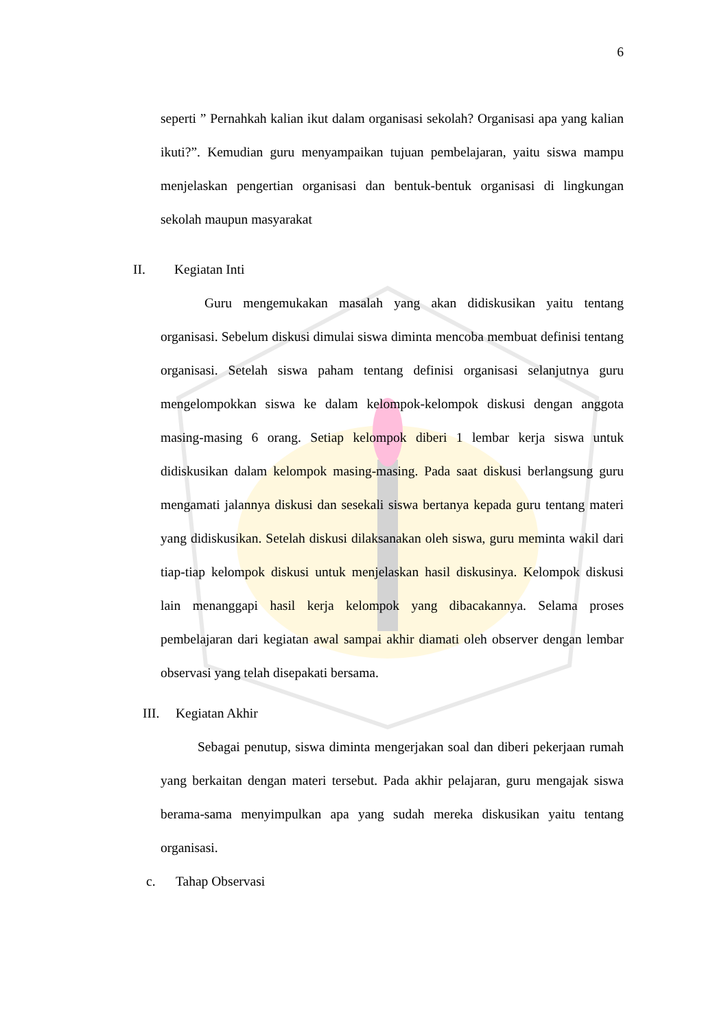6
seperti ” Pernahkah kalian ikut dalam organisasi sekolah? Organisasi apa yang kalian ikuti?”. Kemudian guru menyampaikan tujuan pembelajaran, yaitu siswa mampu menjelaskan pengertian organisasi dan bentuk-bentuk organisasi di lingkungan sekolah maupun masyarakat
II. Kegiatan Inti
Guru mengemukakan masalah yang akan didiskusikan yaitu tentang organisasi. Sebelum diskusi dimulai siswa diminta mencoba membuat definisi tentang organisasi. Setelah siswa paham tentang definisi organisasi selanjutnya guru mengelompokkan siswa ke dalam kelompok-kelompok diskusi dengan anggota masing-masing 6 orang. Setiap kelompok diberi 1 lembar kerja siswa untuk didiskusikan dalam kelompok masing-masing. Pada saat diskusi berlangsung guru mengamati jalannya diskusi dan sesekali siswa bertanya kepada guru tentang materi yang didiskusikan. Setelah diskusi dilaksanakan oleh siswa, guru meminta wakil dari tiap-tiap kelompok diskusi untuk menjelaskan hasil diskusinya. Kelompok diskusi lain menanggapi hasil kerja kelompok yang dibacakannya. Selama proses pembelajaran dari kegiatan awal sampai akhir diamati oleh observer dengan lembar observasi yang telah disepakati bersama.
III. Kegiatan Akhir
Sebagai penutup, siswa diminta mengerjakan soal dan diberi pekerjaan rumah yang berkaitan dengan materi tersebut. Pada akhir pelajaran, guru mengajak siswa berama-sama menyimpulkan apa yang sudah mereka diskusikan yaitu tentang organisasi.
c. Tahap Observasi